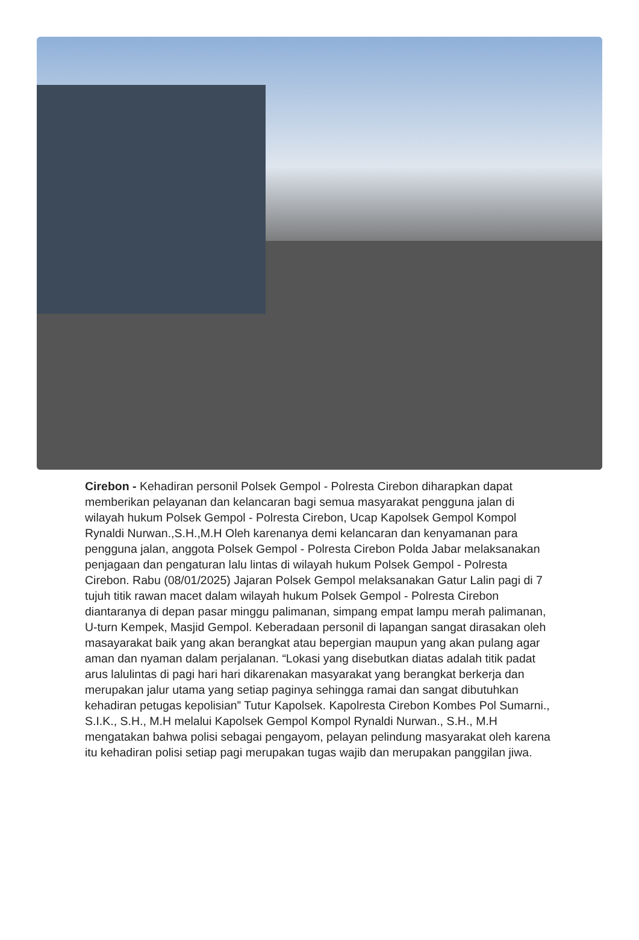Cirebon - Kehadiran personil Polsek Gempol - Polresta Cirebon diharapkan dapat memberikan pelayanan dan kelancaran bagi semua masyarakat pengguna jalan di wilayah hukum Polsek Gempol - Polresta Cirebon, Ucap Kapolsek Gempol Kompol Rynaldi Nurwan.,S.H.,M.H Oleh karenanya demi kelancaran dan kenyamanan para pengguna jalan, anggota Polsek Gempol - Polresta Cirebon Polda Jabar melaksanakan penjagaan dan pengaturan lalu lintas di wilayah hukum Polsek Gempol - Polresta Cirebon. Rabu (08/01/2025) Jajaran Polsek Gempol melaksanakan Gatur Lalin pagi di 7 tujuh titik rawan macet dalam wilayah hukum Polsek Gempol - Polresta Cirebon diantaranya di depan pasar minggu palimanan, simpang empat lampu merah palimanan, U-turn Kempek, Masjid Gempol. Keberadaan personil di lapangan sangat dirasakan oleh masayarakat baik yang akan berangkat atau bepergian maupun yang akan pulang agar aman dan nyaman dalam perjalanan. “Lokasi yang disebutkan diatas adalah titik padat arus lalulintas di pagi hari hari dikarenakan masyarakat yang berangkat berkerja dan merupakan jalur utama yang setiap paginya sehingga ramai dan sangat dibutuhkan kehadiran petugas kepolisian” Tutur Kapolsek. Kapolresta Cirebon Kombes Pol Sumarni., S.I.K., S.H., M.H melalui Kapolsek Gempol Kompol Rynaldi Nurwan., S.H., M.H mengatakan bahwa polisi sebagai pengayom, pelayan pelindung masyarakat oleh karena itu kehadiran polisi setiap pagi merupakan tugas wajib dan merupakan panggilan jiwa.